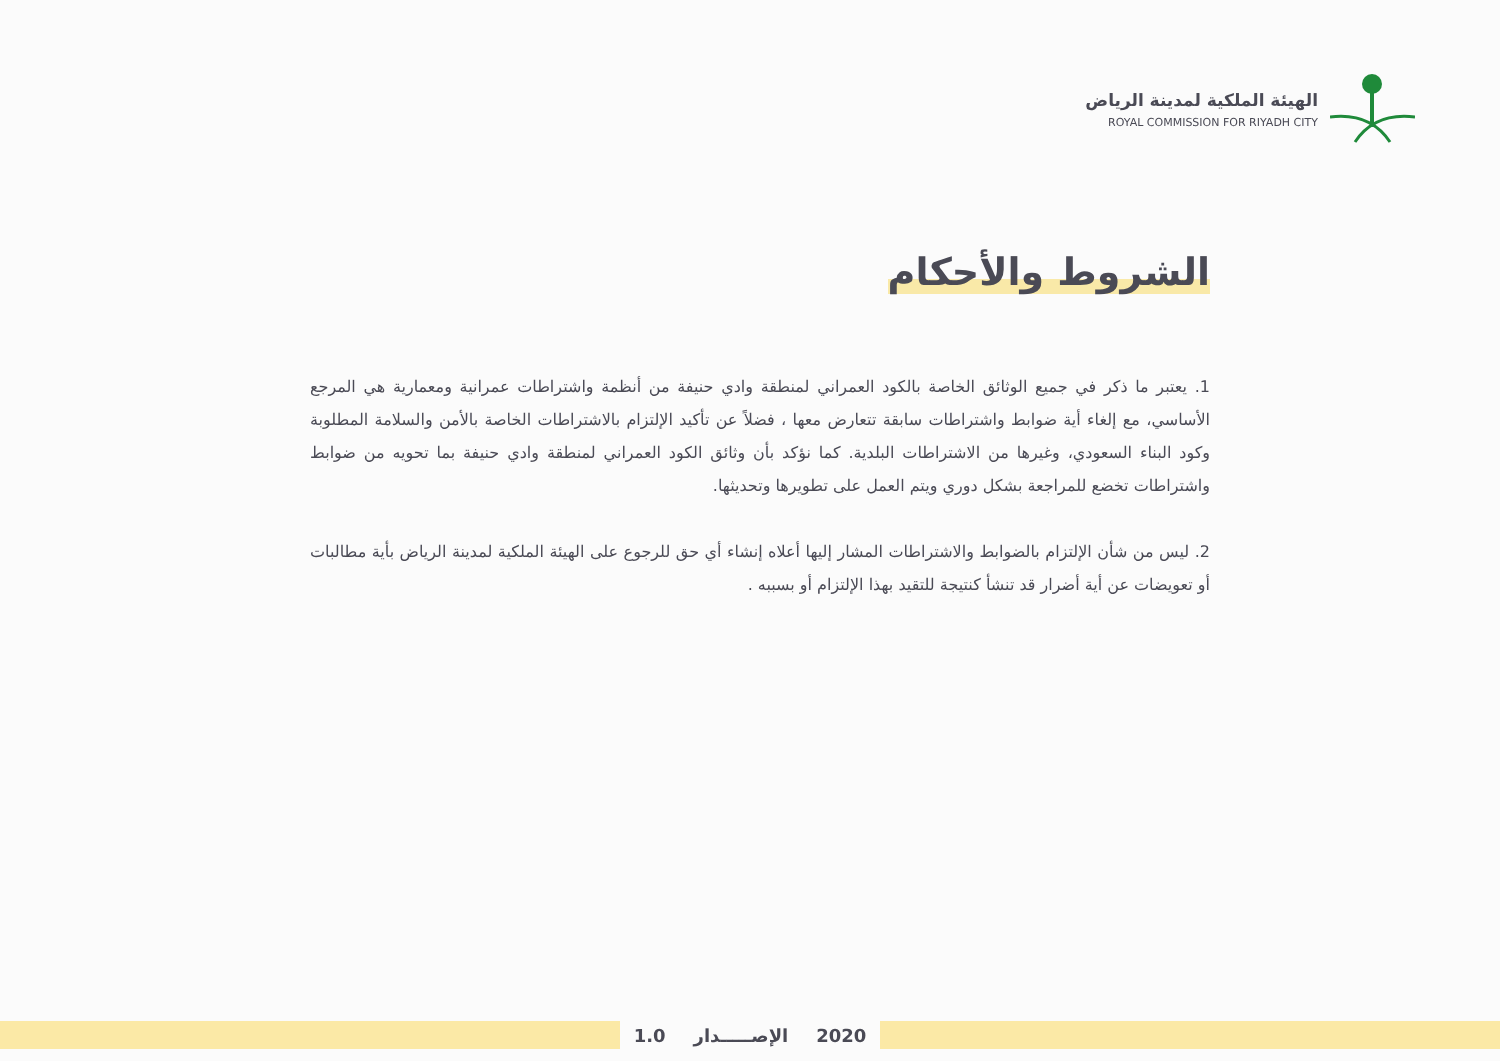الهيئة الملكية لمدينة الرياض
ROYAL COMMISSION FOR RIYADH CITY
الشروط والأحكام
1. يعتبر ما ذكر في جميع الوثائق الخاصة بالكود العمراني لمنطقة وادي حنيفة من أنظمة واشتراطات عمرانية ومعمارية هي المرجع الأساسي، مع إلغاء أية ضوابط واشتراطات سابقة تتعارض معها ، فضلاً عن تأكيد الإلتزام بالاشتراطات الخاصة بالأمن والسلامة المطلوبة وكود البناء السعودي، وغيرها من الاشتراطات البلدية. كما نؤكد بأن وثائق الكود العمراني لمنطقة وادي حنيفة بما تحويه من ضوابط واشتراطات تخضع للمراجعة بشكل دوري ويتم العمل على تطويرها وتحديثها.
2. ليس من شأن الإلتزام بالضوابط والاشتراطات المشار إليها أعلاه إنشاء أي حق للرجوع على الهيئة الملكية لمدينة الرياض بأية مطالبات أو تعويضات عن أية أضرار قد تنشأ كنتيجة للتقيد بهذا الإلتزام أو بسببه .
2020 الإصـــــدار 1.0